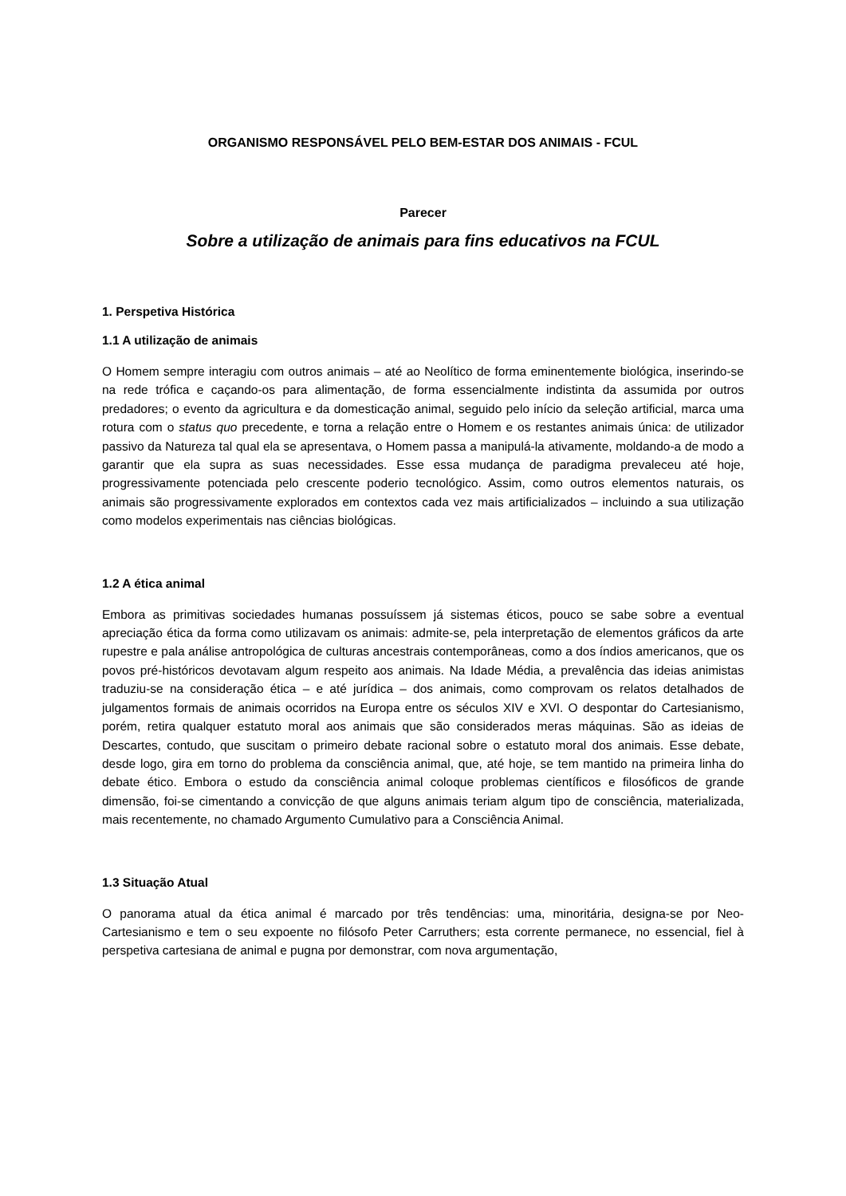ORGANISMO RESPONSÁVEL PELO BEM-ESTAR DOS ANIMAIS - FCUL
Parecer
Sobre a utilização de animais para fins educativos na FCUL
1. Perspetiva Histórica
1.1 A utilização de animais
O Homem sempre interagiu com outros animais – até ao Neolítico de forma eminentemente biológica, inserindo-se na rede trófica e caçando-os para alimentação, de forma essencialmente indistinta da assumida por outros predadores; o evento da agricultura e da domesticação animal, seguido pelo início da seleção artificial, marca uma rotura com o status quo precedente, e torna a relação entre o Homem e os restantes animais única: de utilizador passivo da Natureza tal qual ela se apresentava, o Homem passa a manipulá-la ativamente, moldando-a de modo a garantir que ela supra as suas necessidades. Esse essa mudança de paradigma prevaleceu até hoje, progressivamente potenciada pelo crescente poderio tecnológico. Assim, como outros elementos naturais, os animais são progressivamente explorados em contextos cada vez mais artificializados – incluindo a sua utilização como modelos experimentais nas ciências biológicas.
1.2 A ética animal
Embora as primitivas sociedades humanas possuíssem já sistemas éticos, pouco se sabe sobre a eventual apreciação ética da forma como utilizavam os animais: admite-se, pela interpretação de elementos gráficos da arte rupestre e pala análise antropológica de culturas ancestrais contemporâneas, como a dos índios americanos, que os povos pré-históricos devotavam algum respeito aos animais. Na Idade Média, a prevalência das ideias animistas traduziu-se na consideração ética – e até jurídica – dos animais, como comprovam os relatos detalhados de julgamentos formais de animais ocorridos na Europa entre os séculos XIV e XVI. O despontar do Cartesianismo, porém, retira qualquer estatuto moral aos animais que são considerados meras máquinas. São as ideias de Descartes, contudo, que suscitam o primeiro debate racional sobre o estatuto moral dos animais. Esse debate, desde logo, gira em torno do problema da consciência animal, que, até hoje, se tem mantido na primeira linha do debate ético. Embora o estudo da consciência animal coloque problemas científicos e filosóficos de grande dimensão, foi-se cimentando a convicção de que alguns animais teriam algum tipo de consciência, materializada, mais recentemente, no chamado Argumento Cumulativo para a Consciência Animal.
1.3 Situação Atual
O panorama atual da ética animal é marcado por três tendências: uma, minoritária, designa-se por Neo-Cartesianismo e tem o seu expoente no filósofo Peter Carruthers; esta corrente permanece, no essencial, fiel à perspetiva cartesiana de animal e pugna por demonstrar, com nova argumentação,